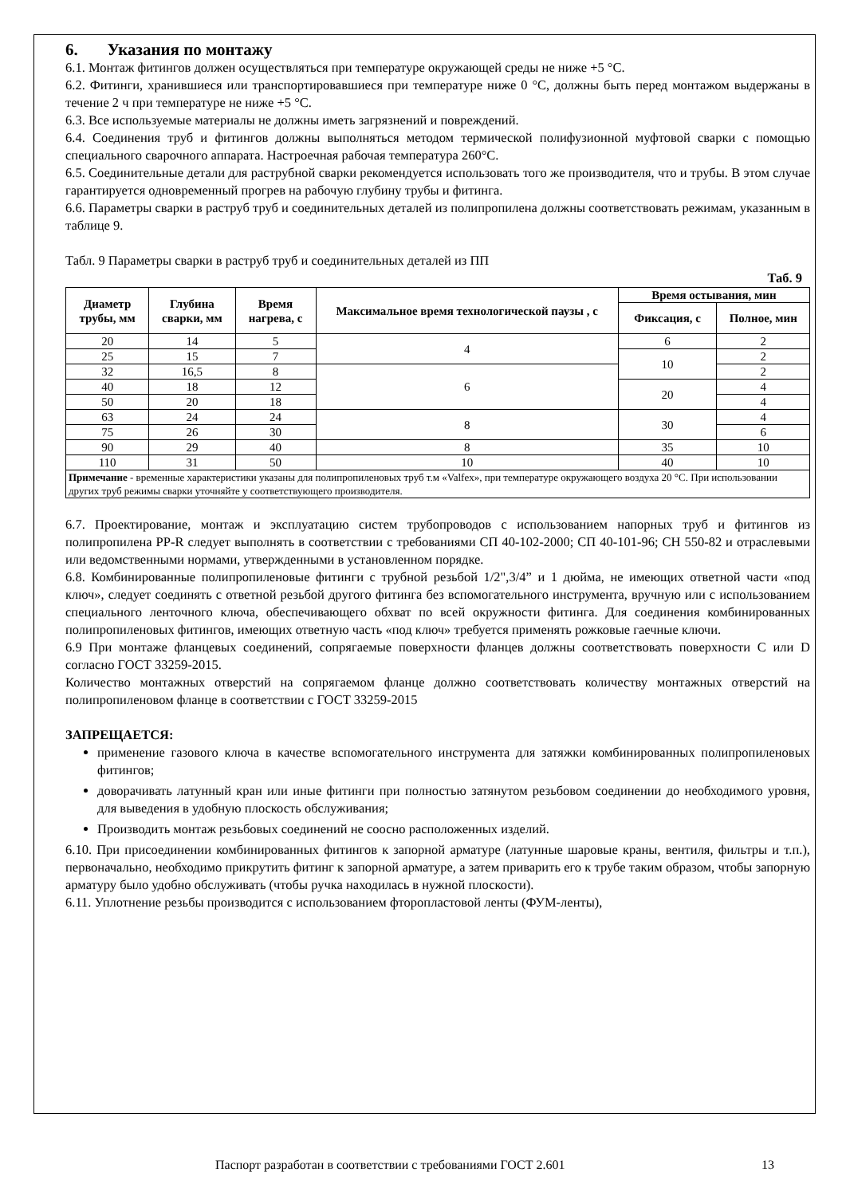6. Указания по монтажу
6.1. Монтаж фитингов должен осуществляться при температуре окружающей среды не ниже +5 °С.
6.2. Фитинги, хранившиеся или транспортировавшиеся при температуре ниже 0 °С, должны быть перед монтажом выдержаны в течение 2 ч при температуре не ниже +5 °С.
6.3. Все используемые материалы не должны иметь загрязнений и повреждений.
6.4. Соединения труб и фитингов должны выполняться методом термической полифузионной муфтовой сварки с помощью специального сварочного аппарата. Настроечная рабочая температура 260°С.
6.5. Соединительные детали для раструбной сварки рекомендуется использовать того же производителя, что и трубы. В этом случае гарантируется одновременный прогрев на рабочую глубину трубы и фитинга.
6.6. Параметры сварки в раструб труб и соединительных деталей из полипропилена должны соответствовать режимам, указанным в таблице 9.
Табл. 9 Параметры сварки в раструб труб и соединительных деталей из ПП
Таб. 9
| Диаметр трубы, мм | Глубина сварки, мм | Время нагрева, с | Максимальное время технологической паузы , с | Время остывания, мин | |
| --- | --- | --- | --- | --- | --- |
| | | | | Фиксация, с | Полное, мин |
| 20 | 14 | 5 | 4 | 6 | 2 |
| 25 | 15 | 7 | | 10 | 2 |
| 32 | 16,5 | 8 | 6 | | 2 |
| 40 | 18 | 12 | | 20 | 4 |
| 50 | 20 | 18 | | | 4 |
| 63 | 24 | 24 | 8 | 30 | 4 |
| 75 | 26 | 30 | | | 6 |
| 90 | 29 | 40 | 8 | 35 | 10 |
| 110 | 31 | 50 | 10 | 40 | 10 |
| Примечание - временные характеристики указаны для полипропиленовых труб т.м «Valfex», при температуре окружающего воздуха 20 °С. При использовании других труб режимы сварки уточняйте у соответствующего производителя. | | | | | |
6.7. Проектирование, монтаж и эксплуатацию систем трубопроводов с использованием напорных труб и фитингов из полипропилена PP-R следует выполнять в соответствии с требованиями СП 40-102-2000; СП 40-101-96; СН 550-82 и отраслевыми или ведомственными нормами, утвержденными в установленном порядке.
6.8. Комбинированные полипропиленовые фитинги с трубной резьбой 1/2",3/4” и 1 дюйма, не имеющих ответной части «под ключ», следует соединять с ответной резьбой другого фитинга без вспомогательного инструмента, вручную или с использованием специального ленточного ключа, обеспечивающего обхват по всей окружности фитинга. Для соединения комбинированных полипропиленовых фитингов, имеющих ответную часть «под ключ» требуется применять рожковые гаечные ключи.
6.9 При монтаже фланцевых соединений, сопрягаемые поверхности фланцев должны соответствовать поверхности C или D согласно ГОСТ 33259-2015.
Количество монтажных отверстий на сопрягаемом фланце должно соответствовать количеству монтажных отверстий на полипропиленовом фланце в соответствии с ГОСТ 33259-2015
ЗАПРЕЩАЕТСЯ:
применение газового ключа в качестве вспомогательного инструмента для затяжки комбинированных полипропиленовых фитингов;
доворачивать латунный кран или иные фитинги при полностью затянутом резьбовом соединении до необходимого уровня, для выведения в удобную плоскость обслуживания;
Производить монтаж резьбовых соединений не соосно расположенных изделий.
6.10. При присоединении комбинированных фитингов к запорной арматуре (латунные шаровые краны, вентиля, фильтры и т.п.), первоначально, необходимо прикрутить фитинг к запорной арматуре, а затем приварить его к трубе таким образом, чтобы запорную арматуру было удобно обслуживать (чтобы ручка находилась в нужной плоскости).
6.11. Уплотнение резьбы производится с использованием фторопластовой ленты (ФУМ-ленты),
Паспорт разработан в соответствии с требованиями ГОСТ 2.601
13